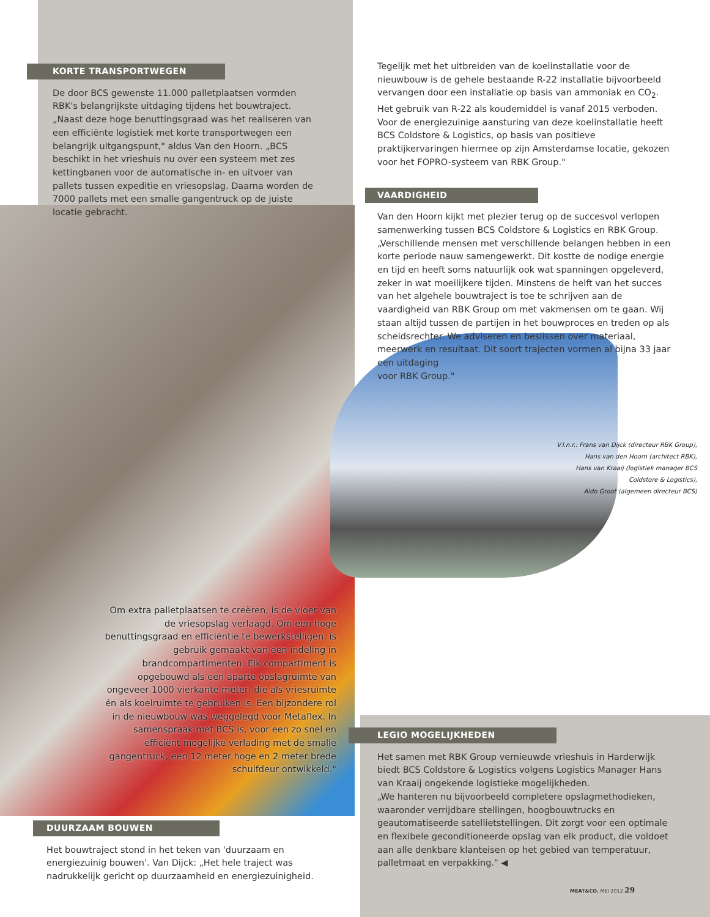KORTE TRANSPORTWEGEN
De door BCS gewenste 11.000 palletplaatsen vormden RBK's belangrijkste uitdaging tijdens het bouwtraject. „Naast deze hoge benuttingsgraad was het realiseren van een efficiënte logistiek met korte transportwegen een belangrijk uitgangspunt," aldus Van den Hoorn. „BCS beschikt in het vrieshuis nu over een systeem met zes kettingbanen voor de automatische in- en uitvoer van pallets tussen expeditie en vriesopslag. Daarna worden de 7000 pallets met een smalle gangentruck op de juiste locatie gebracht.
Tegelijk met het uitbreiden van de koelinstallatie voor de nieuwbouw is de gehele bestaande R-22 installatie bijvoorbeeld vervangen door een installatie op basis van ammoniak en CO<sub>2</sub>. Het gebruik van R-22 als koudemiddel is vanaf 2015 verboden. Voor de energiezuinige aansturing van deze koelinstallatie heeft BCS Coldstore & Logistics, op basis van positieve praktijkervaringen hiermee op zijn Amsterdamse locatie, gekozen voor het FOPRO-systeem van RBK Group."
VAARDIGHEID
Van den Hoorn kijkt met plezier terug op de succesvol verlopen samenwerking tussen BCS Coldstore & Logistics en RBK Group. „Verschillende mensen met verschillende belangen hebben in een korte periode nauw samengewerkt. Dit kostte de nodige energie en tijd en heeft soms natuurlijk ook wat spanningen opgeleverd, zeker in wat moeilijkere tijden. Minstens de helft van het succes van het algehele bouwtraject is toe te schrijven aan de vaardigheid van RBK Group om met vakmensen om te gaan. Wij staan altijd tussen de partijen in het bouwproces en treden op als scheidsrechter. We adviseren en beslissen over materiaal, meerwerk en resultaat. Dit soort trajecten vormen al bijna 33 jaar een uitdaging
voor RBK Group."
V.l.n.r.: Frans van Dijck (directeur RBK Group),
Hans van den Hoorn (architect RBK),
Hans van Kraaij (logistiek manager BCS Coldstore & Logistics),
Aldo Groot (algemeen directeur BCS)
Om extra palletplaatsen te creëren, is de vloer van de vriesopslag verlaagd. Om een hoge benuttingsgraad en efficiëntie te bewerkstelligen, is gebruik gemaakt van een indeling in brandcompartimenten. Elk compartiment is opgebouwd als een aparte opslagruimte van ongeveer 1000 vierkante meter, die als vriesruimte én als koelruimte te gebruiken is. Een bijzondere rol in de nieuwbouw was weggelegd voor Metaflex. In samenspraak met BCS is, voor een zo snel en efficiënt mogelijke verlading met de smalle gangentruck, een 12 meter hoge en 2 meter brede schuifdeur ontwikkeld."
DUURZAAM BOUWEN
Het bouwtraject stond in het teken van 'duurzaam en energiezuinig bouwen'. Van Dijck: „Het hele traject was nadrukkelijk gericht op duurzaamheid en energiezuinigheid.
LEGIO MOGELIJKHEDEN
Het samen met RBK Group vernieuwde vrieshuis in Harderwijk biedt BCS Coldstore & Logistics volgens Logistics Manager Hans van Kraaij ongekende logistieke mogelijkheden.
„We hanteren nu bijvoorbeeld completere opslagmethodieken, waaronder verrijdbare stellingen, hoogbouwtrucks en geautomatiseerde satellietstellingen. Dit zorgt voor een optimale en flexibele geconditioneerde opslag van elk product, die voldoet aan alle denkbare klanteisen op het gebied van temperatuur, palletmaat en verpakking." ◀
MEAT&CO. MEI 2012 29